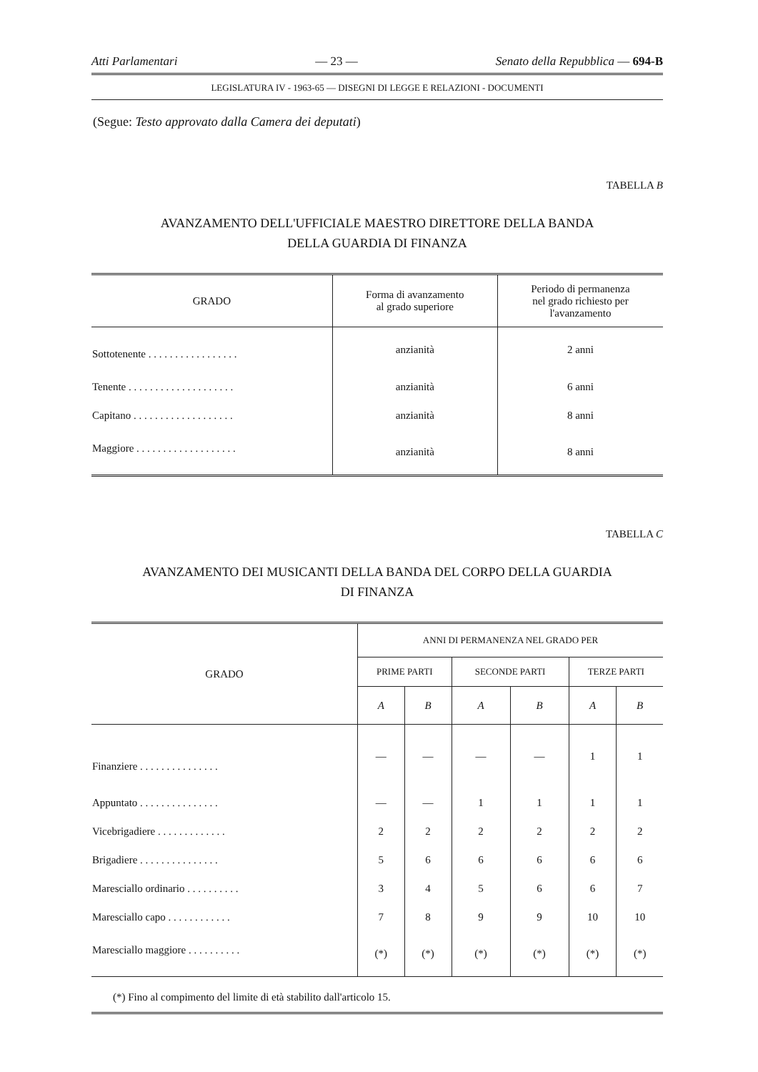Atti Parlamentari — 23 — Senato della Repubblica — 694-B
LEGISLATURA IV - 1963-65 — DISEGNI DI LEGGE E RELAZIONI - DOCUMENTI
(Segue: Testo approvato dalla Camera dei deputati)
TABELLA B
AVANZAMENTO DELL'UFFICIALE MAESTRO DIRETTORE DELLA BANDA
DELLA GUARDIA DI FINANZA
| GRADO | Forma di avanzamento al grado superiore | Periodo di permanenza nel grado richiesto per l'avanzamento |
| --- | --- | --- |
| Sottotenente . . . . . . . . . . . . . . . . . | anzianità | 2 anni |
| Tenente . . . . . . . . . . . . . . . . . . . . | anzianità | 6 anni |
| Capitano . . . . . . . . . . . . . . . . . . . | anzianità | 8 anni |
| Maggiore . . . . . . . . . . . . . . . . . . . | anzianità | 8 anni |
TABELLA C
AVANZAMENTO DEI MUSICANTI DELLA BANDA DEL CORPO DELLA GUARDIA
DI FINANZA
| GRADO | ANNI DI PERMANENZA NEL GRADO PER | | | | | |
| --- | --- | --- | --- | --- | --- | --- |
| | PRIME PARTI | | SECONDE PARTI | | TERZE PARTI | |
| | A | B | A | B | A | B |
| Finanziere . . . . . . . . . . . . . . . | — | — | — | — | 1 | 1 |
| Appuntato . . . . . . . . . . . . . . . | — | — | 1 | 1 | 1 | 1 |
| Vicebrigadiere . . . . . . . . . . . . . | 2 | 2 | 2 | 2 | 2 | 2 |
| Brigadiere . . . . . . . . . . . . . . . | 5 | 6 | 6 | 6 | 6 | 6 |
| Maresciallo ordinario . . . . . . . . . . | 3 | 4 | 5 | 6 | 6 | 7 |
| Maresciallo capo . . . . . . . . . . . . | 7 | 8 | 9 | 9 | 10 | 10 |
| Maresciallo maggiore . . . . . . . . . . | (*) | (*) | (*) | (*) | (*) | (*) |
(*) Fino al compimento del limite di età stabilito dall'articolo 15.